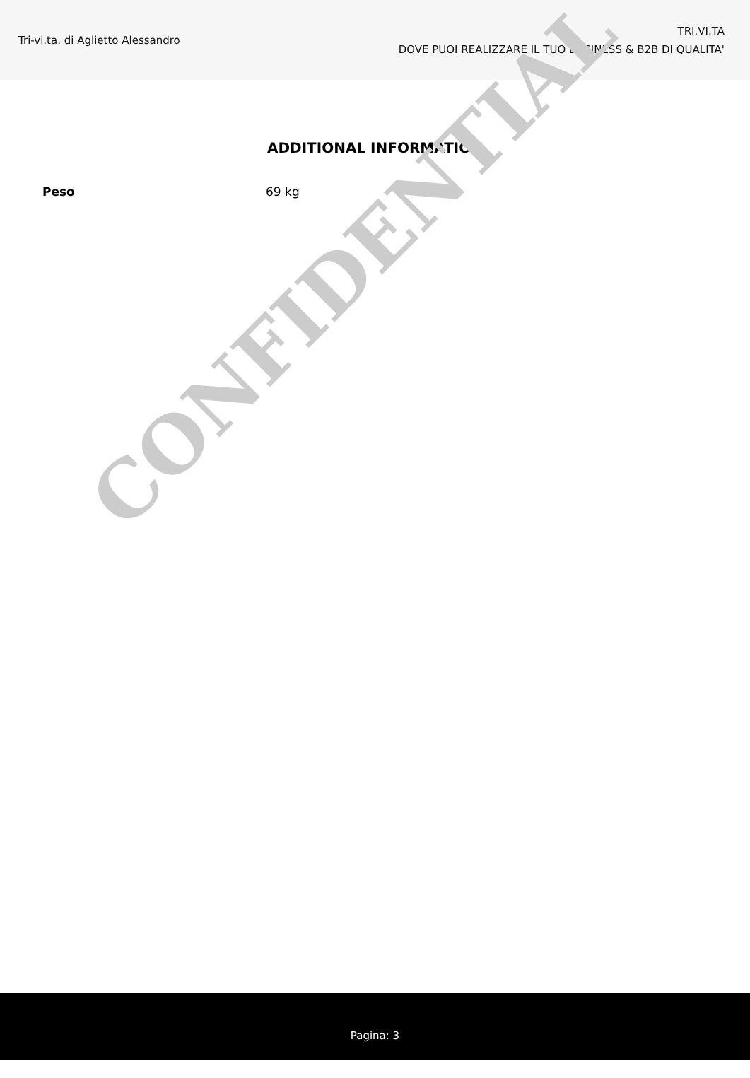Tri-vi.ta. di Aglietto Alessandro
TRI.VI.TA
DOVE PUOI REALIZZARE IL TUO BUSINESS & B2B DI QUALITA'
ADDITIONAL INFORMATION
| Peso | 69 kg |
CONFIDENTIAL
Pagina: 3